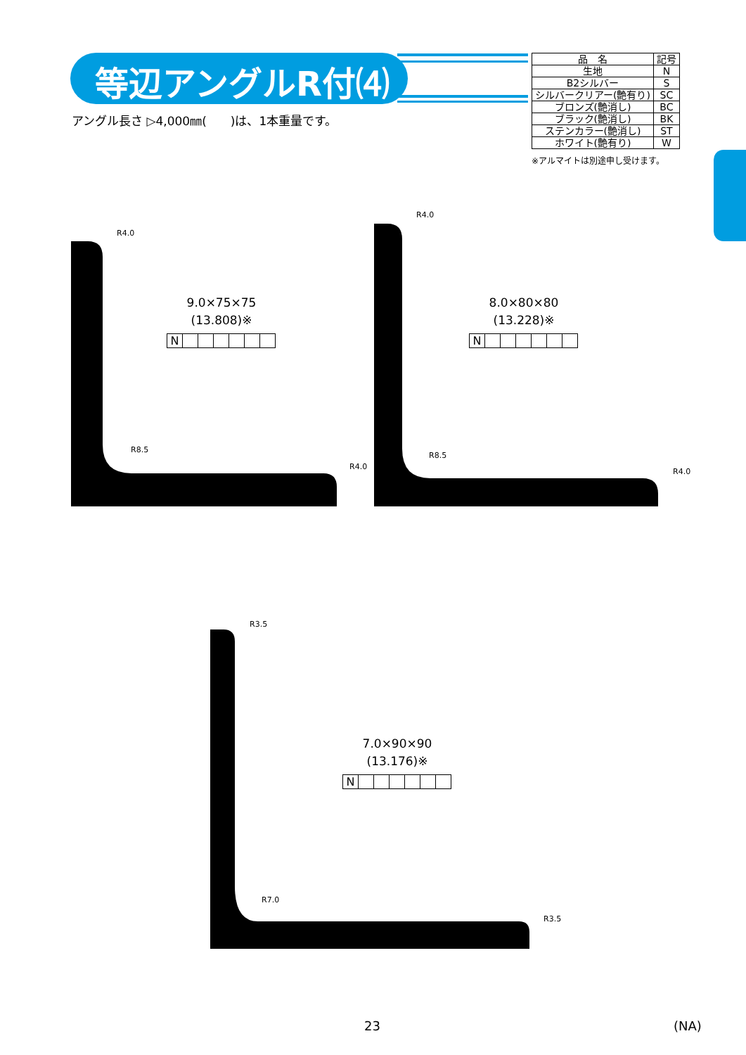等辺アングルR付⑷
アングル長さ ▷4,000㎜(　　)は、1本重量です。
| 品 名 | 記号 |
| --- | --- |
| 生地 | N |
| B2シルバー | S |
| シルバークリアー(艶有り) | SC |
| ブロンズ(艶消し) | BC |
| ブラック(艶消し) | BK |
| ステンカラー(艶消し) | ST |
| ホワイト(艶有り) | W |
※アルマイトは別途申し受けます。
R4.0
9.0×75×75
(13.808)※
N
R8.5
R4.0
R4.0
8.0×80×80
(13.228)※
N
R8.5
R4.0
R3.5
7.0×90×90
(13.176)※
N
R7.0
R3.5
23 (NA)